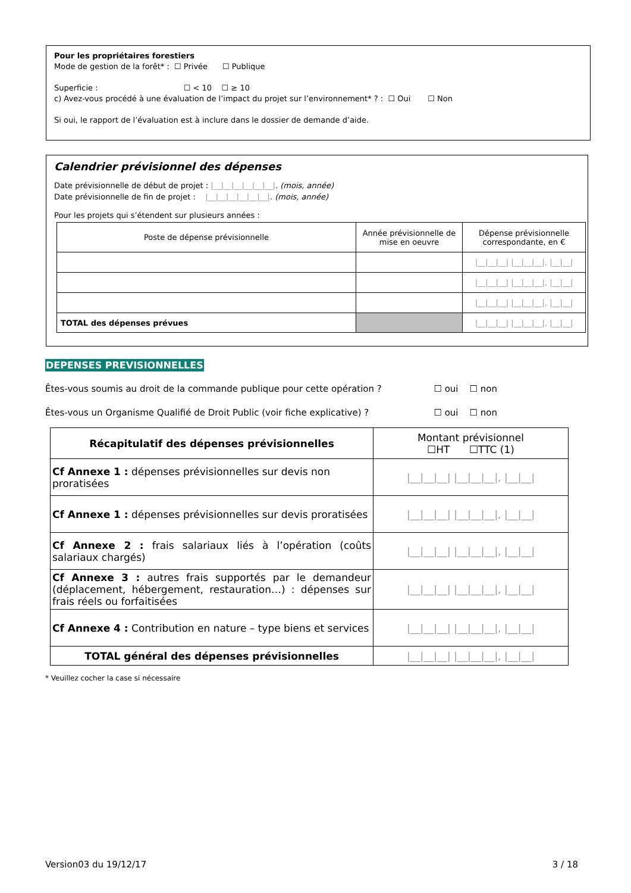Pour les propriétaires forestiers
Mode de gestion de la forêt* : ☐ Privée ☐ Publique
Superficie : ☐ < 10 ☐ ≥ 10
c) Avez-vous procédé à une évaluation de l’impact du projet sur l’environnement* ? : ☐ Oui ☐ Non
Si oui, le rapport de l’évaluation est à inclure dans le dossier de demande d’aide.
Calendrier prévisionnel des dépenses
Date prévisionnelle de début de projet : |__|__|__|__|__|__|. (mois, année)
Date prévisionnelle de fin de projet : |__|__|__|__|__|__|. (mois, année)
Pour les projets qui s’étendent sur plusieurs années :
| Poste de dépense prévisionnelle | Année prévisionnelle de mise en oeuvre | Dépense prévisionnelle correspondante, en € |
| | | /__/__/__/ /__/__/__/, /__/__/ |
| | | /__/__/__/ /__/__/__/, /__/__/ |
| | | /__/__/__/ /__/__/__/, /__/__/ |
| TOTAL des dépenses prévues | | /__/__/__/ /__/__/__/, /__/__/ |
DEPENSES PREVISIONNELLES
Êtes-vous soumis au droit de la commande publique pour cette opération ? ☐ oui ☐ non
Êtes-vous un Organisme Qualifié de Droit Public (voir fiche explicative) ? ☐ oui ☐ non
| Récapitulatif des dépenses prévisionnelles | Montant prévisionnel ☐HT ☐TTC (1) |
| Cf Annexe 1 : dépenses prévisionnelles sur devis non proratisées | /__/__/__/ /__/__/__/, /__/__/ |
| Cf Annexe 1 : dépenses prévisionnelles sur devis proratisées | /__/__/__/ /__/__/__/, /__/__/ |
| Cf Annexe 2 : frais salariaux liés à l’opération (coûts salariaux chargés) | /__/__/__/ /__/__/__/, /__/__/ |
| Cf Annexe 3 : autres frais supportés par le demandeur (déplacement, hébergement, restauration…) : dépenses sur frais réels ou forfaitisées | /__/__/__/ /__/__/__/, /__/__/ |
| Cf Annexe 4 : Contribution en nature – type biens et services | /__/__/__/ /__/__/__/, /__/__/ |
| TOTAL général des dépenses prévisionnelles | /__/__/__/ /__/__/__/, /__/__/ |
* Veuillez cocher la case si nécessaire
Version03 du 19/12/17 3 / 18